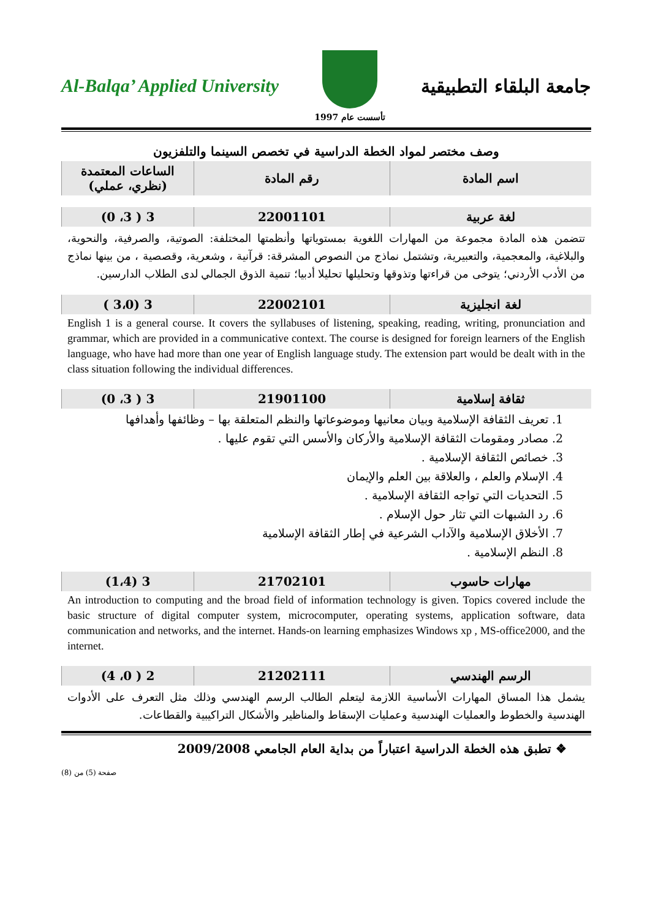Al-Balqa’ Applied University
تأسست عام 1997
جامعة البلقاء التطبيقية
وصف مختصر لمواد الخطة الدراسية في تخصص السينما والتلفزيون
| اسم المادة | رقم المادة | الساعات المعتمدة (نظري، عملي) |
| --- | --- | --- |
| لغة عربية | 22001101 | 3 ( 3، 0) |
تتضمن هذه المادة مجموعة من المهارات اللغوية بمستوياتها وأنظمتها المختلفة: الصوتية، والصرفية، والنحوية، والبلاغية، والمعجمية، والتعبيرية، وتشتمل نماذج من النصوص المشرقة: قرآنية ، وشعرية، وقصصية ، من بينها نماذج من الأدب الأردني؛ يتوخى من قراءتها وتذوقها وتحليلها تحليلا أدبيا؛ تنمية الذوق الجمالي لدى الطلاب الدارسين.
| لغة انجليزية | 22002101 | 3 (3،0 ) |
English 1 is a general course. It covers the syllabuses of listening, speaking, reading, writing, pronunciation and grammar, which are provided in a communicative context. The course is designed for foreign learners of the English language, who have had more than one year of English language study. The extension part would be dealt with in the class situation following the individual differences.
| ثقافة إسلامية | 21901100 | 3 ( 3، 0) |
1. تعريف الثقافة الإسلامية وبيان معانيها وموضوعاتها والنظم المتعلقة بها – وظائفها وأهدافها
2. مصادر ومقومات الثقافة الإسلامية والأركان والأسس التي تقوم عليها .
3. خصائص الثقافة الإسلامية .
4. الإسلام والعلم ، والعلاقة بين العلم والإيمان
5. التحديات التي تواجه الثقافة الإسلامية .
6. رد الشبهات التي تثار حول الإسلام .
7. الأخلاق الإسلامية والآداب الشرعية في إطار الثقافة الإسلامية
8. النظم الإسلامية .
| مهارات حاسوب | 21702101 | 3 (1،4) |
An introduction to computing and the broad field of information technology is given. Topics covered include the basic structure of digital computer system, microcomputer, operating systems, application software, data communication and networks, and the internet. Hands-on learning emphasizes Windows xp , MS-office2000, and the internet.
| الرسم الهندسي | 21202111 | 2 ( 0، 4) |
يشمل هذا المساق المهارات الأساسية اللازمة ليتعلم الطالب الرسم الهندسي وذلك مثل التعرف على الأدوات الهندسية والخطوط والعمليات الهندسية وعمليات الإسقاط والمناظير والأشكال التراكيبية والقطاعات.
❖ تطبق هذه الخطة الدراسية اعتباراً من بداية العام الجامعي 2009/2008
صفحة (5) من (8)